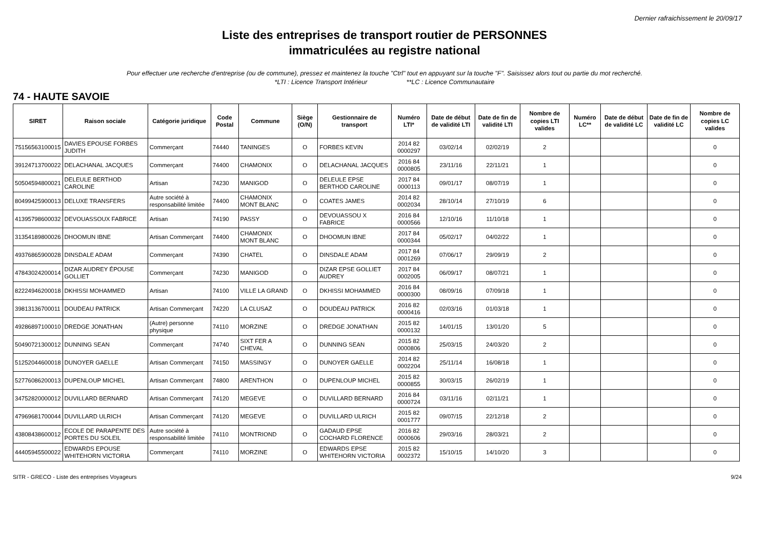Dernier rafraichissement le 20/09/17
Liste des entreprises de transport routier de PERSONNES
immatriculées au registre national
Pour effectuer une recherche d'entreprise (ou de commune), pressez et maintenez la touche "Ctrl" tout en appuyant sur la touche "F". Saisissez alors tout ou partie du mot recherché.
*LTI : Licence Transport Intérieur **LC : Licence Communautaire
74 - HAUTE SAVOIE
| SIRET | Raison sociale | Catégorie juridique | Code Postal | Commune | Siège (O/N) | Gestionnaire de transport | Numéro LTI* | Date de début de validité LTI | Date de fin de validité LTI | Nombre de copies LTI valides | Numéro LC** | Date de début de validité LC | Date de fin de validité LC | Nombre de copies LC valides |
| --- | --- | --- | --- | --- | --- | --- | --- | --- | --- | --- | --- | --- | --- | --- |
| 75156563100015 | DAVIES EPOUSE FORBES JUDITH | Commerçant | 74440 | TANINGES | O | FORBES KEVIN | 2014 82 0000297 | 03/02/14 | 02/02/19 | 2 | | | | 0 |
| 39124713700022 | DELACHANAL JACQUES | Commerçant | 74400 | CHAMONIX | O | DELACHANAL JACQUES | 2016 84 0000805 | 23/11/16 | 22/11/21 | 1 | | | | 0 |
| 50504594800021 | DELEULE BERTHOD CAROLINE | Artisan | 74230 | MANIGOD | O | DELEULE EPSE BERTHOD CAROLINE | 2017 84 0000113 | 09/01/17 | 08/07/19 | 1 | | | | 0 |
| 80499425900013 | DELUXE TRANSFERS | Autre société à responsabilité limitée | 74400 | CHAMONIX MONT BLANC | O | COATES JAMES | 2014 82 0002034 | 28/10/14 | 27/10/19 | 6 | | | | 0 |
| 41395798600032 | DEVOUASSOUX FABRICE | Artisan | 74190 | PASSY | O | DEVOUASSOU X FABRICE | 2016 84 0000566 | 12/10/16 | 11/10/18 | 1 | | | | 0 |
| 31354189800026 | DHOOMUN IBNE | Artisan Commerçant | 74400 | CHAMONIX MONT BLANC | O | DHOOMUN IBNE | 2017 84 0000344 | 05/02/17 | 04/02/22 | 1 | | | | 0 |
| 49376865900028 | DINSDALE ADAM | Commerçant | 74390 | CHATEL | O | DINSDALE ADAM | 2017 84 0001269 | 07/06/17 | 29/09/19 | 2 | | | | 0 |
| 47843024200014 | DIZAR AUDREY ÉPOUSE GOLLIET | Commerçant | 74230 | MANIGOD | O | DIZAR EPSE GOLLIET AUDREY | 2017 84 0002005 | 06/09/17 | 08/07/21 | 1 | | | | 0 |
| 82224946200018 | DKHISSI MOHAMMED | Artisan | 74100 | VILLE LA GRAND | O | DKHISSI MOHAMMED | 2016 84 0000300 | 08/09/16 | 07/09/18 | 1 | | | | 0 |
| 39813136700011 | DOUDEAU PATRICK | Artisan Commerçant | 74220 | LA CLUSAZ | O | DOUDEAU PATRICK | 2016 82 0000416 | 02/03/16 | 01/03/18 | 1 | | | | 0 |
| 49286897100010 | DREDGE JONATHAN | (Autre) personne physique | 74110 | MORZINE | O | DREDGE JONATHAN | 2015 82 0000132 | 14/01/15 | 13/01/20 | 5 | | | | 0 |
| 50490721300012 | DUNNING SEAN | Commerçant | 74740 | SIXT FER A CHEVAL | O | DUNNING SEAN | 2015 82 0000806 | 25/03/15 | 24/03/20 | 2 | | | | 0 |
| 51252044600018 | DUNOYER GAELLE | Artisan Commerçant | 74150 | MASSINGY | O | DUNOYER GAELLE | 2014 82 0002204 | 25/11/14 | 16/08/18 | 1 | | | | 0 |
| 52776086200013 | DUPENLOUP MICHEL | Artisan Commerçant | 74800 | ARENTHON | O | DUPENLOUP MICHEL | 2015 82 0000855 | 30/03/15 | 26/02/19 | 1 | | | | 0 |
| 34752820000012 | DUVILLARD BERNARD | Artisan Commerçant | 74120 | MEGEVE | O | DUVILLARD BERNARD | 2016 84 0000724 | 03/11/16 | 02/11/21 | 1 | | | | 0 |
| 47969681700044 | DUVILLARD ULRICH | Artisan Commerçant | 74120 | MEGEVE | O | DUVILLARD ULRICH | 2015 82 0001777 | 09/07/15 | 22/12/18 | 2 | | | | 0 |
| 43808438600012 | ECOLE DE PARAPENTE DES PORTES DU SOLEIL | Autre société à responsabilité limitée | 74110 | MONTRIOND | O | GADAUD EPSE COCHARD FLORENCE | 2016 82 0000606 | 29/03/16 | 28/03/21 | 2 | | | | 0 |
| 44405945500022 | EDWARDS EPOUSE WHITEHORN VICTORIA | Commerçant | 74110 | MORZINE | O | EDWARDS EPSE WHITEHORN VICTORIA | 2015 82 0002372 | 15/10/15 | 14/10/20 | 3 | | | | 0 |
SITR - GRECO - Liste des entreprises Voyageurs 9/24